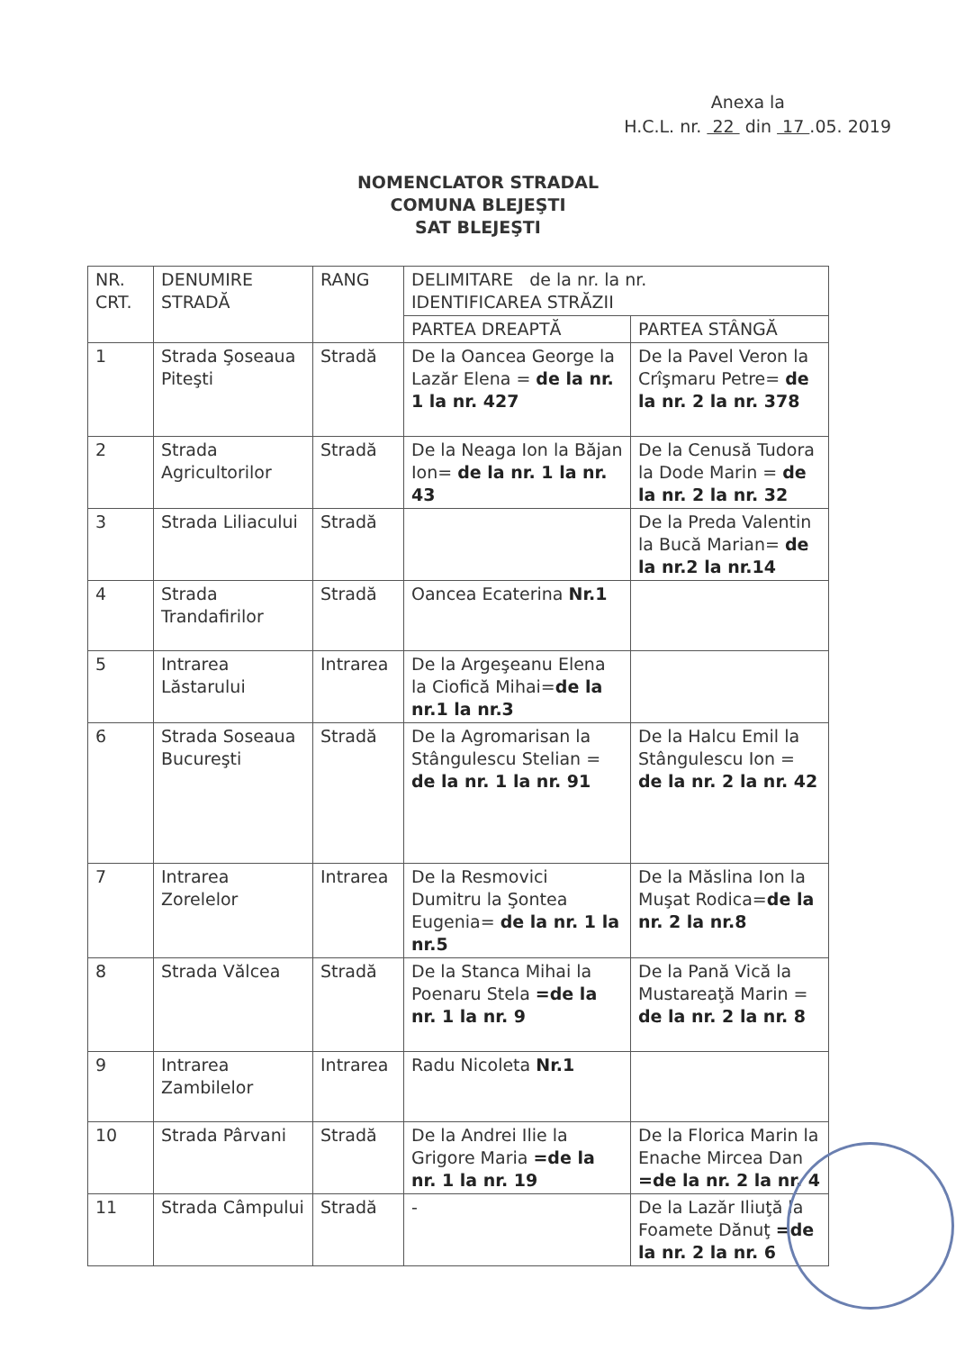Anexa la
H.C.L. nr. 22 din 17 .05. 2019
NOMENCLATOR STRADAL
COMUNA BLEJEŞTI
SAT BLEJEŞTI
| NR. CRT. | DENUMIRE STRADĂ | RANG | DELIMITARE de la nr. la nr. IDENTIFICAREA STRĂZII | |
| --- | --- | --- | --- | --- |
| | | | PARTEA DREAPTĂ | PARTEA STÂNGĂ |
| 1 | Strada Şoseaua Piteşti | Stradă | De la Oancea George la Lazăr Elena = de la nr. 1 la nr. 427 | De la Pavel Veron la Crîşmaru Petre= de la nr. 2 la nr. 378 |
| 2 | Strada Agricultorilor | Stradă | De la Neaga Ion la Băjan Ion= de la nr. 1 la nr. 43 | De la Cenusă Tudora la Dode Marin = de la nr. 2 la nr. 32 |
| 3 | Strada Liliacului | Stradă | | De la Preda Valentin la Bucă Marian= de la nr.2 la nr.14 |
| 4 | Strada Trandafirilor | Stradă | Oancea Ecaterina Nr.1 | |
| 5 | Intrarea Lăstarului | Intrarea | De la Argeşeanu Elena la Ciofică Mihai= de la nr.1 la nr.3 | |
| 6 | Strada Soseaua Bucureşti | Stradă | De la Agromarisan la Stângulescu Stelian = de la nr. 1 la nr. 91 | De la Halcu Emil la Stângulescu Ion = de la nr. 2 la nr. 42 |
| 7 | Intrarea Zorelelor | Intrarea | De la Resmovici Dumitru la Şontea Eugenia= de la nr. 1 la nr.5 | De la Măslina Ion la Muşat Rodica= de la nr. 2 la nr.8 |
| 8 | Strada Vălcea | Stradă | De la Stanca Mihai la Poenaru Stela =de la nr. 1 la nr. 9 | De la Pană Vică la Mustareaţă Marin = de la nr. 2 la nr. 8 |
| 9 | Intrarea Zambilelor | Intrarea | Radu Nicoleta Nr.1 | |
| 10 | Strada Pârvani | Stradă | De la Andrei Ilie la Grigore Maria =de la nr. 1 la nr. 19 | De la Florica Marin la Enache Mircea Dan =de la nr. 2 la nr. 4 |
| 11 | Strada Câmpului | Stradă | - | De la Lazăr Iliuţă la Foamete Dănuţ =de la nr. 2 la nr. 6 |